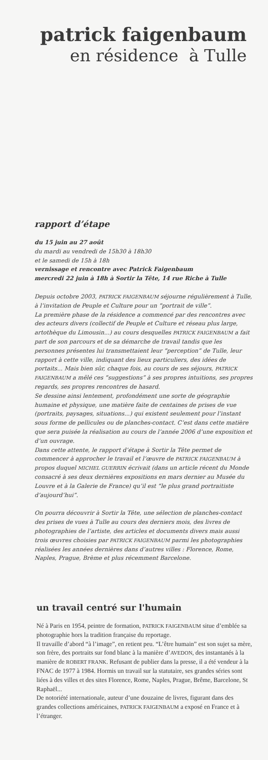patrick faigenbaum
en résidence à Tulle
rapport d’étape
du 15 juin au 27 août
du mardi au vendredi de 15h30 à 18h30
et le samedi de 15h à 18h
vernissage et rencontre avec Patrick Faigenbaum
mercredi 22 juin à 18h à Sortir la Tête, 14 rue Riche à Tulle
Depuis octobre 2003, PATRICK FAIGENBAUM séjourne régulièrement à Tulle, à l’invitation de Peuple et Culture pour un “portrait de ville”.
La première phase de la résidence a commencé par des rencontres avec des acteurs divers (collectif de Peuple et Culture et réseau plus large, artothèque du Limousin...) au cours desquelles PATRICK FAIGENBAUM a fait part de son parcours et de sa démarche de travail tandis que les personnes présentes lui transmettaient leur “perception” de Tulle, leur rapport à cette ville, indiquant des lieux particuliers, des idées de portaits... Mais bien sûr, chaque fois, au cours de ses séjours, PATRICK FAIGENBAUM a mêlé ces “suggestions” à ses propres intuitions, ses propres regards, ses propres rencontres de hasard.
Se dessine ainsi lentement, profondément une sorte de géographie humaine et physique, une matière faite de centaines de prises de vue (portraits, paysages, situations...) qui existent seulement pour l’instant sous forme de pellicules ou de planches-contact. C’est dans cette matière que sera puisée la réalisation au cours de l’année 2006 d’une exposition et d’un ouvrage.
Dans cette attente, le rapport d’étape à Sortir la Tête permet de commencer à approcher le travail et l’œuvre de PATRICK FAIGENBAUM à propos duquel MICHEL GUERRIN écrivait (dans un article récent du Monde consacré à ses deux dernières expositions en mars dernier au Musée du Louvre et à la Galerie de France) qu’il est “le plus grand portraitiste d’aujourd’hui”.
On pourra découvrir à Sortir la Tête, une sélection de planches-contact des prises de vues à Tulle au cours des derniers mois, des livres de photographies de l’artiste, des articles et documents divers mais aussi trois œuvres choisies par PATRICK FAIGENBAUM parmi les photographies réalisées les années dernières dans d’autres villes : Florence, Rome, Naples, Prague, Brème et plus récemment Barcelone.
un travail centré sur l'humain
Né à Paris en 1954, peintre de formation, PATRICK FAIGENBAUM situe d’em­blée sa photographie hors la tradition française du reportage.
Il travaille d’abord “à l’image”, en retient peu. “L’être humain” est son sujet sa mère, son frère, des portraits sur fond blanc à la manière d’AVEDON, des instantanés à la manière de ROBERT FRANK. Refusant de publier dans la presse, il a été vendeur à la FNAC de 1977 à 1984. Hormis un travail sur la statutaire, ses grandes séries sont liées à des villes et des sites Florence, Rome, Naples, Prague, Brême, Barcelone, St Raphaël...
De notoriété internationale, auteur d’une douzaine de livres, figurant dans des grandes collections américaines, PATRICK FAIGENBAUM a exposé en France et à l’étranger.